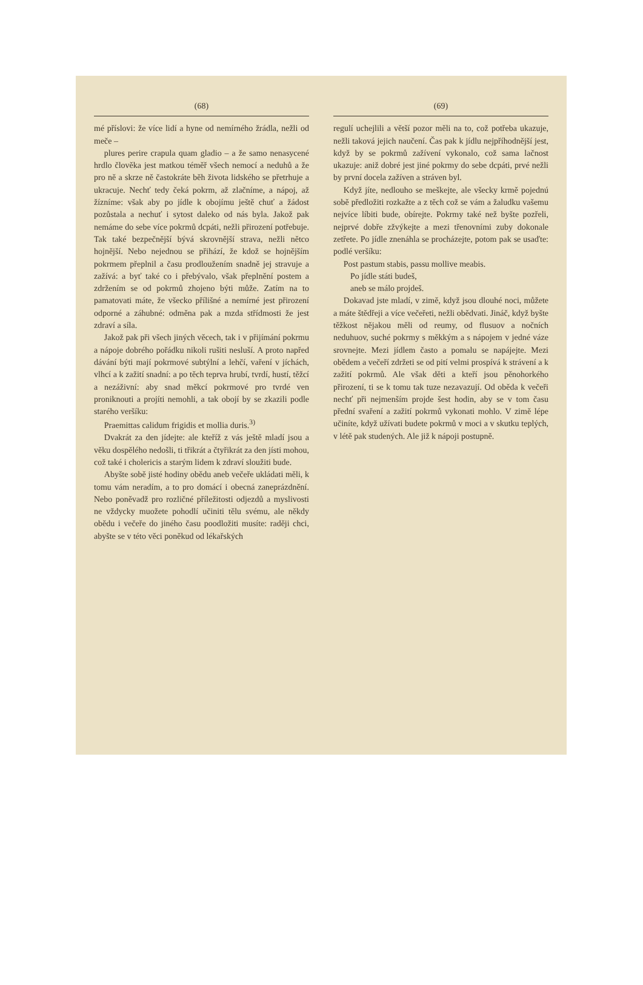(68)
mé příslovi: že více lidí a hyne od nemírného žrádla, nežli od meče –
plures perire crapula quam gladio – a že samo nenasycené hrdlo člověka jest matkou téměř všech nemocí a neduhů a že pro ně a skrze ně častokráte běh života lidského se přetrhuje a ukracuje. Nechť tedy čeká pokrm, až zlačníme, a nápoj, až žízníme: však aby po jídle k obojímu ještě chuť a žádost pozůstala a nechuť i sytost daleko od nás byla. Jakož pak nemáme do sebe více pokrmů dcpáti, nežli přirození potřebuje. Tak také bezpečnější bývá skrovnější strava, nežli nětco hojnější. Nebo nejednou se přihází, že kdož se hojnějším pokrmem přeplnil a času prodloužením snadně jej stravuje a zažívá: a byť také co i přebývalo, však přeplnění postem a zdržením se od pokrmů zhojeno býti může. Zatím na to pamatovati máte, že všecko přílišné a nemírné jest přirození odporné a záhubné: odměna pak a mzda střídmosti že jest zdraví a síla.
Jakož pak při všech jiných věcech, tak i v přijímání pokrmu a nápoje dobrého pořádku nikoli rušiti nesluší. A proto napřed dávání býti mají pokrmové subtýlní a lehčí, vaření v jíchách, vlhcí a k zažití snadní: a po těch teprva hrubí, tvrdí, hustí, těžcí a nezáživní: aby snad měkcí pokrmové pro tvrdé ven proniknouti a projíti nemohli, a tak obojí by se zkazili podle starého veršíku:
Praemittas calidum frigidis et mollia duris.<sup>3)</sup>
Dvakrát za den jídejte: ale kteříž z vás ještě mladí jsou a věku dospělého nedošli, ti třikrát a čtyřikrát za den jísti mohou, což také i cholericis a starým lidem k zdraví sloužiti bude.
Abyšte sobě jisté hodiny obědu aneb večeře ukládati měli, k tomu vám neradím, a to pro domácí i obecná zaneprázdnění. Nebo poněvadž pro rozličné příležitosti odjezdů a myslivosti ne vždycky muožete pohodlí učiniti tělu svému, ale někdy obědu i večeře do jiného času poodložiti musíte: raději chci, abyšte se v této věci poněkud od lékařských
(69)
regulí uchejlili a větší pozor měli na to, což potřeba ukazuje, nežli taková jejich naučení. Čas pak k jídlu nejpříhodnější jest, když by se pokrmů zažívení vykonalo, což sama lačnost ukazuje: aniž dobré jest jiné pokrmy do sebe dcpáti, prvé nežli by první docela zažíven a stráven byl.
Když jíte, nedlouho se meškejte, ale všecky krmě pojednú sobě předložiti rozkažte a z těch což se vám a žaludku vašemu nejvíce líbiti bude, obírejte. Pokrmy také než byšte pozřeli, nejprvé dobře zžvýkejte a mezi třenovními zuby dokonale zetřete. Po jídle znenáhla se procházejte, potom pak se usaďte: podlé veršíku:
Post pastum stabis, passu mollive meabis.
Po jídle státi budeš,
aneb se málo projdeš.
Dokavad jste mladí, v zimě, když jsou dlouhé noci, můžete a máte štědřeji a více večeřeti, nežli obědvati. Jináč, když byšte těžkost nějakou měli od reumy, od flusuov a nočních neduhuov, suché pokrmy s měkkým a s nápojem v jedné váze srovnejte. Mezi jídlem často a pomalu se napájejte. Mezi obědem a večeří zdržeti se od pití velmi prospívá k strávení a k zažití pokrmů. Ale však děti a kteří jsou pěnohorkého přirození, ti se k tomu tak tuze nezavazují. Od oběda k večeři nechť při nejmenším projde šest hodin, aby se v tom času přední svaření a zažití pokrmů vykonati mohlo. V zimě lépe učiníte, když užívati budete pokrmů v moci a v skutku teplých, v létě pak studených. Ale již k nápoji postupně.